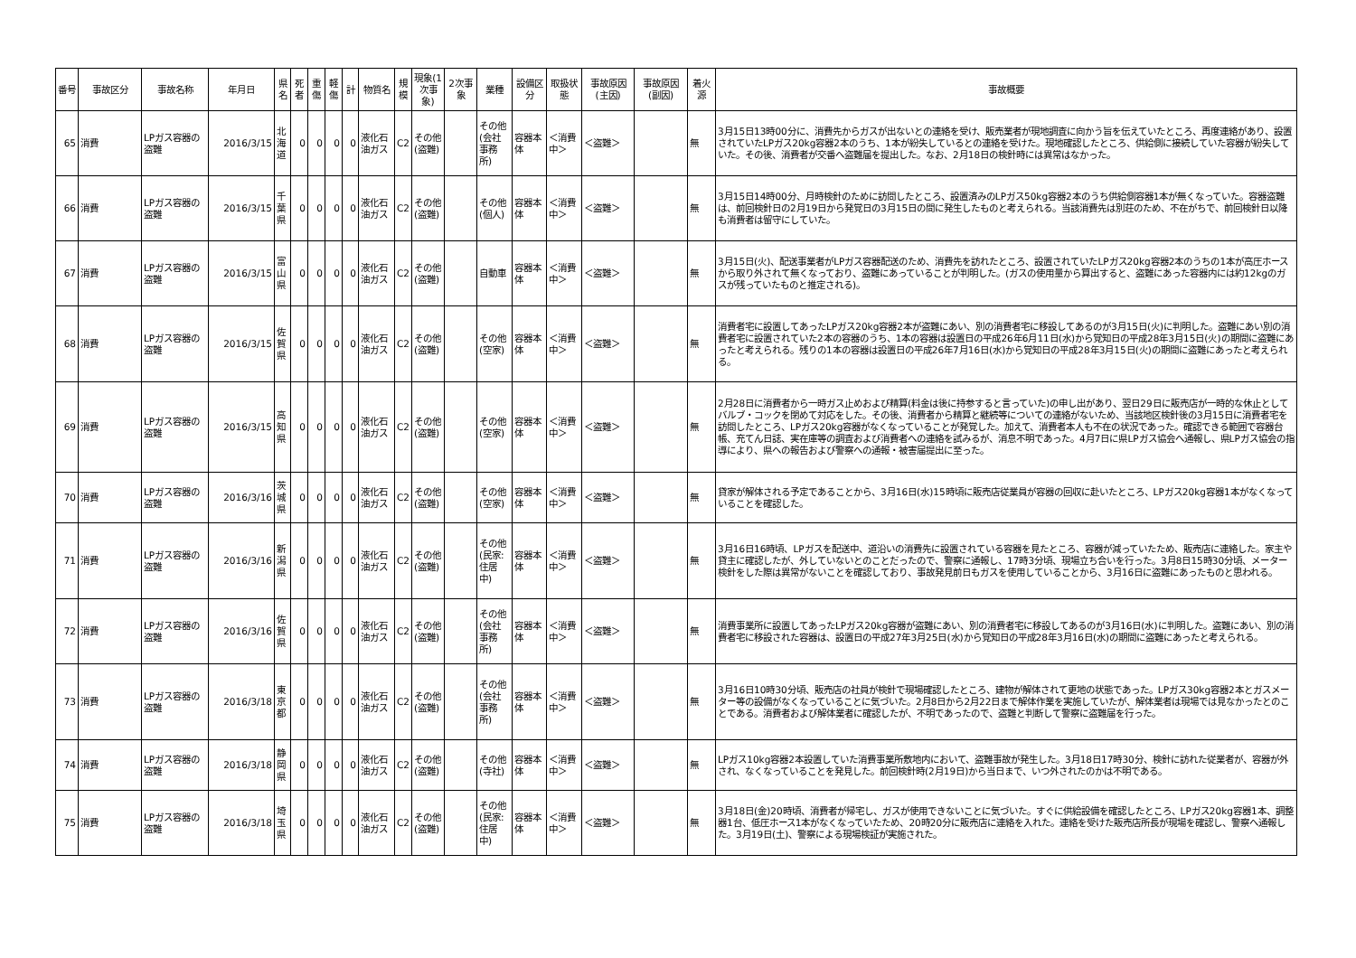| 番号 | 事故区分 | 事故名称 | 年月日 | 県名 | 死者 | 重傷 | 軽傷 | 計 | 物質名 | 規模 | 現象(1次事象) | 2次事象 | 業種 | 設備区分 | 取扱状態 | 事故原因(主因) | 事故原因(副因) | 着火源 | 事故概要 |
| --- | --- | --- | --- | --- | --- | --- | --- | --- | --- | --- | --- | --- | --- | --- | --- | --- | --- | --- | --- |
| 65 | 消費 | LPガス容器の盗難 | 2016/3/15 | 北海道 | 0 | 0 | 0 | 0 | 液化石油ガス | C2 | その他(盗難) | | その他(会社事務所) | 容器本体 | ＜消費中＞ | ＜盗難＞ | | 無 | 3月15日13時00分に、消費先からガスが出ないとの連絡を受け、販売業者が現地調査に向かう旨を伝えていたところ、再度連絡があり、設置されていたLPガス20kg容器2本のうち、1本が紛失しているとの連絡を受けた。現地確認したところ、供給側に接続していた容器が紛失していた。その後、消費者が交番へ盗難届を提出した。なお、2月18日の検針時には異常はなかった。 |
| 66 | 消費 | LPガス容器の盗難 | 2016/3/15 | 千葉県 | 0 | 0 | 0 | 0 | 液化石油ガス | C2 | その他(盗難) | | その他(個人) | 容器本体 | ＜消費中＞ | ＜盗難＞ | | 無 | 3月15日14時00分、月時検針のために訪問したところ、設置済みのLPガス50kg容器2本のうち供給側容器1本が無くなっていた。容器盗難は、前回検針日の2月19日から発覚日の3月15日の間に発生したものと考えられる。当該消費先は別荘のため、不在がちで、前回検針日以降も消費者は留守にしていた。 |
| 67 | 消費 | LPガス容器の盗難 | 2016/3/15 | 富山県 | 0 | 0 | 0 | 0 | 液化石油ガス | C2 | その他(盗難) | | 自動車 | 容器本体 | ＜消費中＞ | ＜盗難＞ | | 無 | 3月15日(火)、配送事業者がLPガス容器配送のため、消費先を訪れたところ、設置されていたLPガス20kg容器2本のうちの1本が高圧ホースから取り外されて無くなっており、盗難にあっていることが判明した。(ガスの使用量から算出すると、盗難にあった容器内には約12kgのガスが残っていたものと推定される)。 |
| 68 | 消費 | LPガス容器の盗難 | 2016/3/15 | 佐賀県 | 0 | 0 | 0 | 0 | 液化石油ガス | C2 | その他(盗難) | | その他(空家) | 容器本体 | ＜消費中＞ | ＜盗難＞ | | 無 | 消費者宅に設置してあったLPガス20kg容器2本が盗難にあい、別の消費者宅に移設してあるのが3月15日(火)に判明した。盗難にあい別の消費者宅に設置されていた2本の容器のうち、1本の容器は設置日の平成26年6月11日(水)から覚知日の平成28年3月15日(火)の期間に盗難にあったと考えられる。残りの1本の容器は設置日の平成26年7月16日(水)から覚知日の平成28年3月15日(火)の期間に盗難にあったと考えられる。 |
| 69 | 消費 | LPガス容器の盗難 | 2016/3/15 | 高知県 | 0 | 0 | 0 | 0 | 液化石油ガス | C2 | その他(盗難) | | その他(空家) | 容器本体 | ＜消費中＞ | ＜盗難＞ | | 無 | 2月28日に消費者から一時ガス止めおよび精算(料金は後に持参すると言っていた)の申し出があり、翌日29日に販売店が一時的な休止としてバルブ・コックを閉めて対応をした。その後、消費者から精算と継続等についての連絡がないため、当該地区検針後の3月15日に消費者宅を訪問したところ、LPガス20kg容器がなくなっていることが発覚した。加えて、消費者本人も不在の状況であった。確認できる範囲で容器台帳、充てん日誌、実在庫等の調査および消費者への連絡を試みるが、消息不明であった。4月7日に県LPガス協会へ通報し、県LPガス協会の指導により、県への報告および警察への通報・被害届提出に至った。 |
| 70 | 消費 | LPガス容器の盗難 | 2016/3/16 | 茨城県 | 0 | 0 | 0 | 0 | 液化石油ガス | C2 | その他(盗難) | | その他(空家) | 容器本体 | ＜消費中＞ | ＜盗難＞ | | 無 | 貸家が解体される予定であることから、3月16日(水)15時頃に販売店従業員が容器の回収に赴いたところ、LPガス20kg容器1本がなくなっていることを確認した。 |
| 71 | 消費 | LPガス容器の盗難 | 2016/3/16 | 新潟県 | 0 | 0 | 0 | 0 | 液化石油ガス | C2 | その他(盗難) | | その他(民家:住居中) | 容器本体 | ＜消費中＞ | ＜盗難＞ | | 無 | 3月16日16時頃、LPガスを配送中、道沿いの消費先に設置されている容器を見たところ、容器が減っていたため、販売店に連絡した。家主や貸主に確認したが、外していないとのことだったので、警察に通報し、17時3分頃、現場立ち合いを行った。3月8日15時30分頃、メーター検針をした際は異常がないことを確認しており、事故発見前日もガスを使用していることから、3月16日に盗難にあったものと思われる。 |
| 72 | 消費 | LPガス容器の盗難 | 2016/3/16 | 佐賀県 | 0 | 0 | 0 | 0 | 液化石油ガス | C2 | その他(盗難) | | その他(会社事務所) | 容器本体 | ＜消費中＞ | ＜盗難＞ | | 無 | 消費事業所に設置してあったLPガス20kg容器が盗難にあい、別の消費者宅に移設してあるのが3月16日(水)に判明した。盗難にあい、別の消費者宅に移設された容器は、設置日の平成27年3月25日(水)から覚知日の平成28年3月16日(水)の期間に盗難にあったと考えられる。 |
| 73 | 消費 | LPガス容器の盗難 | 2016/3/18 | 東京都 | 0 | 0 | 0 | 0 | 液化石油ガス | C2 | その他(盗難) | | その他(会社事務所) | 容器本体 | ＜消費中＞ | ＜盗難＞ | | 無 | 3月16日10時30分頃、販売店の社員が検針で現場確認したところ、建物が解体されて更地の状態であった。LPガス30kg容器2本とガスメーター等の設備がなくなっていることに気づいた。2月8日から2月22日まで解体作業を実施していたが、解体業者は現場では見なかったとのことである。消費者および解体業者に確認したが、不明であったので、盗難と判断して警察に盗難届を行った。 |
| 74 | 消費 | LPガス容器の盗難 | 2016/3/18 | 静岡県 | 0 | 0 | 0 | 0 | 液化石油ガス | C2 | その他(盗難) | | その他(寺社) | 容器本体 | ＜消費中＞ | ＜盗難＞ | | 無 | LPガス10kg容器2本設置していた消費事業所敷地内において、盗難事故が発生した。3月18日17時30分、検針に訪れた従業者が、容器が外され、なくなっていることを発見した。前回検針時(2月19日)から当日まで、いつ外されたのかは不明である。 |
| 75 | 消費 | LPガス容器の盗難 | 2016/3/18 | 埼玉県 | 0 | 0 | 0 | 0 | 液化石油ガス | C2 | その他(盗難) | | その他(民家:住居中) | 容器本体 | ＜消費中＞ | ＜盗難＞ | | 無 | 3月18日(金)20時頃、消費者が帰宅し、ガスが使用できないことに気づいた。すぐに供給設備を確認したところ、LPガス20kg容器1本、調整器1台、低圧ホース1本がなくなっていたため、20時20分に販売店に連絡を入れた。連絡を受けた販売店所長が現場を確認し、警察へ通報した。3月19日(土)、警察による現場検証が実施された。 |